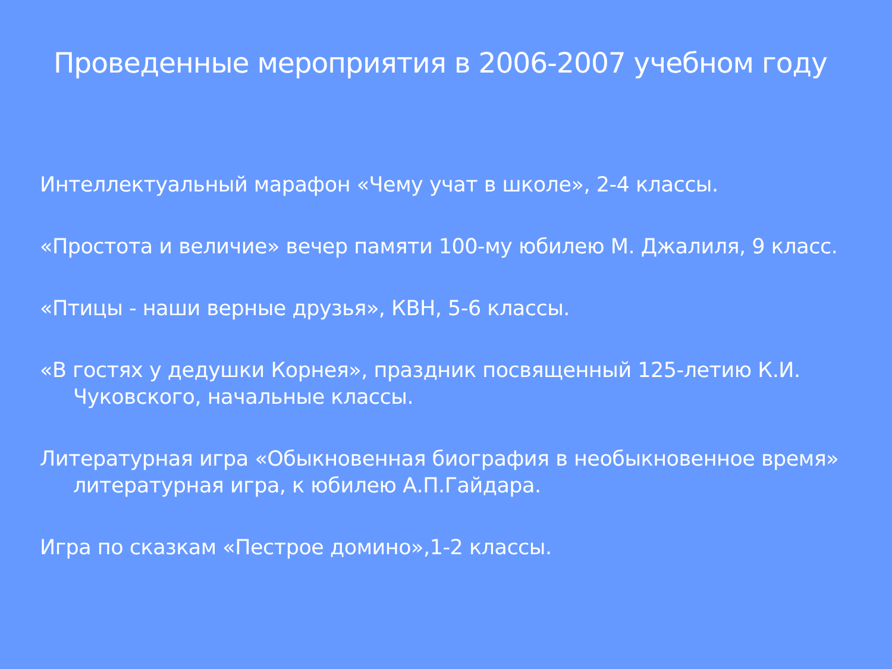Проведенные мероприятия в 2006-2007 учебном году
Интеллектуальный марафон «Чему учат в школе», 2-4 классы.
«Простота и величие» вечер памяти 100-му юбилею М. Джалиля, 9 класс.
«Птицы - наши верные друзья», КВН, 5-6 классы.
«В гостях у дедушки Корнея», праздник посвященный 125-летию К.И. Чуковского, начальные классы.
Литературная игра «Обыкновенная биография в необыкновенное время» литературная игра, к юбилею А.П.Гайдара.
Игра по сказкам «Пестрое домино»,1-2 классы.